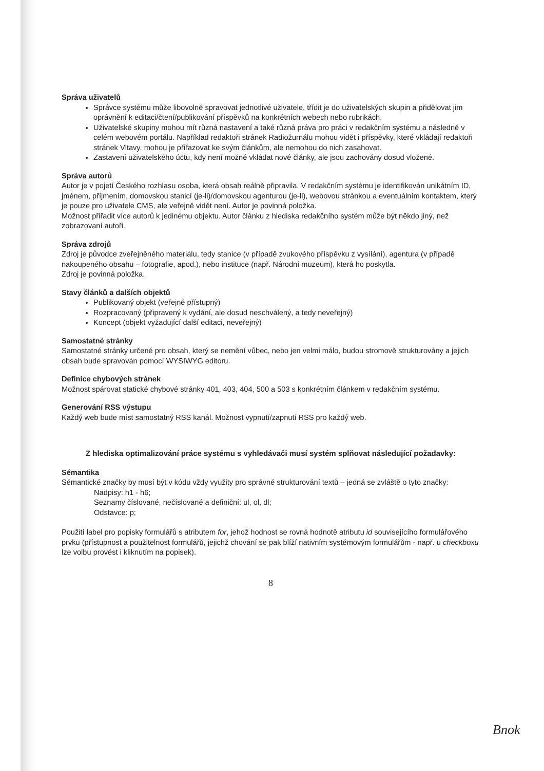Správa uživatelů
Správce systému může libovolně spravovat jednotlivé uživatele, třídit je do uživatelských skupin a přidělovat jim oprávnění k editaci/čtení/publikování příspěvků na konkrétních webech nebo rubrikách.
Uživatelské skupiny mohou mít různá nastavení a také různá práva pro práci v redakčním systému a následně v celém webovém portálu. Například redaktoři stránek Radiožurnálu mohou vidět i příspěvky, které vkládají redaktoři stránek Vltavy, mohou je přiřazovat ke svým článkům, ale nemohou do nich zasahovat.
Zastavení uživatelského účtu, kdy není možné vkládat nové články, ale jsou zachovány dosud vložené.
Správa autorů
Autor je v pojetí Českého rozhlasu osoba, která obsah reálně připravila. V redakčním systému je identifikován unikátním ID, jménem, příjmením, domovskou stanicí (je-li)/domovskou agenturou (je-li), webovou stránkou a eventuálním kontaktem, který je pouze pro uživatele CMS, ale veřejně vidět není. Autor je povinná položka.
Možnost přiřadit více autorů k jedinému objektu. Autor článku z hlediska redakčního systém může být někdo jiný, než zobrazovaní autoři.
Správa zdrojů
Zdroj je původce zveřejněného materiálu, tedy stanice (v případě zvukového příspěvku z vysílání), agentura (v případě nakoupeného obsahu – fotografie, apod.), nebo instituce (např. Národní muzeum), která ho poskytla.
Zdroj je povinná položka.
Stavy článků a dalších objektů
Publikovaný objekt (veřejně přístupný)
Rozpracovaný (připravený k vydání, ale dosud neschválený, a tedy neveřejný)
Koncept (objekt vyžadující další editaci, neveřejný)
Samostatné stránky
Samostatné stránky určené pro obsah, který se nemění vůbec, nebo jen velmi málo, budou stromově strukturovány a jejich obsah bude spravován pomocí WYSIWYG editoru.
Definice chybových stránek
Možnost spárovat statické chybové stránky 401, 403, 404, 500 a 503 s konkrétním článkem v redakčním systému.
Generování RSS výstupu
Každý web bude míst samostatný RSS kanál. Možnost vypnutí/zapnutí RSS pro každý web.
Z hlediska optimalizování práce systému s vyhledávači musí systém splňovat následující požadavky:
Sémantika
Sémantické značky by musí být v kódu vždy využity pro správné strukturování textů – jedná se zvláště o tyto značky:
Nadpisy: h1 - h6;
Seznamy číslované, nečíslované a definiční: ul, ol, dl;
Odstavce: p;
Použití label pro popisky formulářů s atributem for, jehož hodnost se rovná hodnotě atributu id souvisejícího formulářového prvku (přístupnost a použitelnost formulářů, jejichž chování se pak blíží nativním systémovým formulářům - např. u checkboxu lze volbu provést i kliknutím na popisek).
8
Bnok